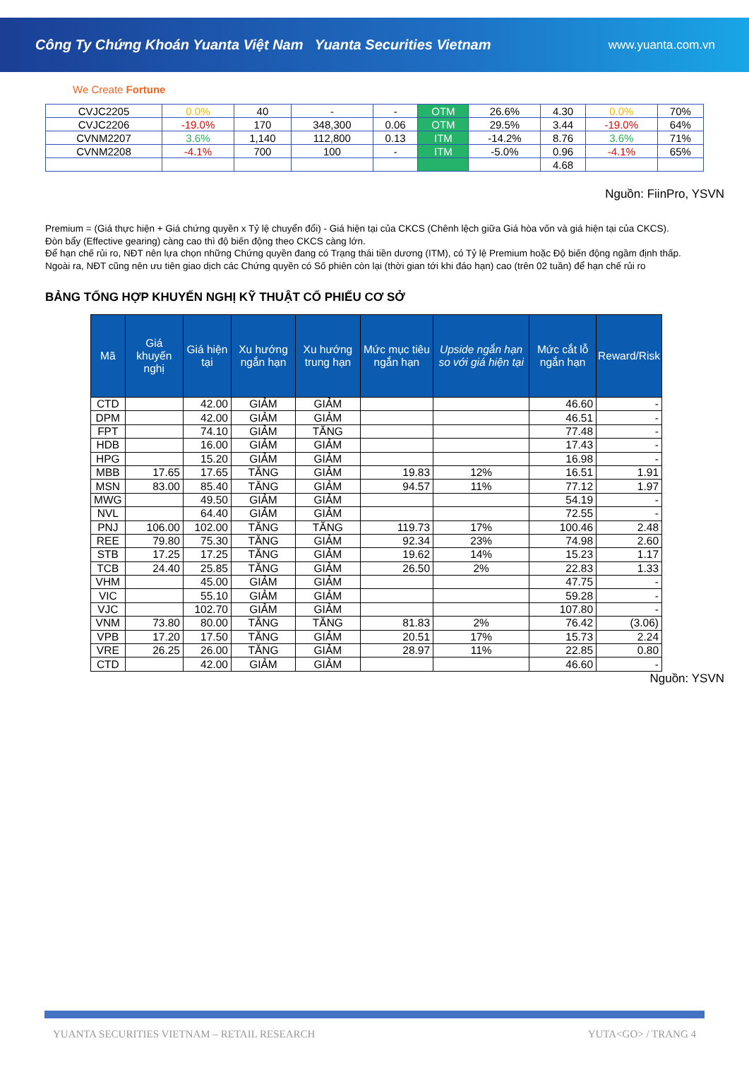Công Ty Chứng Khoán Yuanta Việt Nam Yuanta Securities Vietnam www.yuanta.com.vn
We Create Fortune
| CVJC2205 | 0.0% | 40 | - | - | OTM | 26.6% | 4.30 | 0.0% | 70% |
| CVJC2206 | -19.0% | 170 | 348,300 | 0.06 | OTM | 29.5% | 3.44 | -19.0% | 64% |
| CVNM2207 | 3.6% | 1,140 | 112,800 | 0.13 | ITM | -14.2% | 8.76 | 3.6% | 71% |
| CVNM2208 | -4.1% | 700 | 100 | - | ITM | -5.0% | 0.96 | -4.1% | 65% |
| | | | | | | | 4.68 | | |
Nguồn: FiinPro, YSVN
Premium = (Giá thực hiện + Giá chứng quyền x Tỷ lệ chuyển đổi) - Giá hiện tại của CKCS (Chênh lệch giữa Giá hòa vốn và giá hiện tại của CKCS).
Đòn bẩy (Effective gearing) càng cao thì độ biến động theo CKCS càng lớn.
Để hạn chế rủi ro, NĐT nên lựa chọn những Chứng quyền đang có Trạng thái tiền dương (ITM), có Tỷ lệ Premium hoặc Độ biến động ngầm định thấp.
Ngoài ra, NĐT cũng nên ưu tiên giao dịch các Chứng quyền có Số phiên còn lại (thời gian tới khi đáo hạn) cao (trên 02 tuần) để hạn chế rủi ro
BẢNG TỔNG HỢP KHUYẾN NGHỊ KỸ THUẬT CỔ PHIẾU CƠ SỞ
| Mã | Giá khuyến nghị | Giá hiện tại | Xu hướng ngắn hạn | Xu hướng trung hạn | Mức mục tiêu ngắn hạn | Upside ngắn hạn so với giá hiện tại | Mức cắt lỗ ngắn hạn | Reward/Risk |
| --- | --- | --- | --- | --- | --- | --- | --- | --- |
| CTD | | 42.00 | GIẢM | GIẢM | | | 46.60 | - |
| DPM | | 42.00 | GIẢM | GIẢM | | | 46.51 | - |
| FPT | | 74.10 | GIẢM | TĂNG | | | 77.48 | - |
| HDB | | 16.00 | GIẢM | GIẢM | | | 17.43 | - |
| HPG | | 15.20 | GIẢM | GIẢM | | | 16.98 | - |
| MBB | 17.65 | 17.65 | TĂNG | GIẢM | 19.83 | 12% | 16.51 | 1.91 |
| MSN | 83.00 | 85.40 | TĂNG | GIẢM | 94.57 | 11% | 77.12 | 1.97 |
| MWG | | 49.50 | GIẢM | GIẢM | | | 54.19 | - |
| NVL | | 64.40 | GIẢM | GIẢM | | | 72.55 | - |
| PNJ | 106.00 | 102.00 | TĂNG | TĂNG | 119.73 | 17% | 100.46 | 2.48 |
| REE | 79.80 | 75.30 | TĂNG | GIẢM | 92.34 | 23% | 74.98 | 2.60 |
| STB | 17.25 | 17.25 | TĂNG | GIẢM | 19.62 | 14% | 15.23 | 1.17 |
| TCB | 24.40 | 25.85 | TĂNG | GIẢM | 26.50 | 2% | 22.83 | 1.33 |
| VHM | | 45.00 | GIẢM | GIẢM | | | 47.75 | - |
| VIC | | 55.10 | GIẢM | GIẢM | | | 59.28 | - |
| VJC | | 102.70 | GIẢM | GIẢM | | | 107.80 | - |
| VNM | 73.80 | 80.00 | TĂNG | TĂNG | 81.83 | 2% | 76.42 | (3.06) |
| VPB | 17.20 | 17.50 | TĂNG | GIẢM | 20.51 | 17% | 15.73 | 2.24 |
| VRE | 26.25 | 26.00 | TĂNG | GIẢM | 28.97 | 11% | 22.85 | 0.80 |
| CTD | | 42.00 | GIẢM | GIẢM | | | 46.60 | - |
Nguồn: YSVN
YUANTA SECURITIES VIETNAM – RETAIL RESEARCH YUTA<GO> / TRANG 4